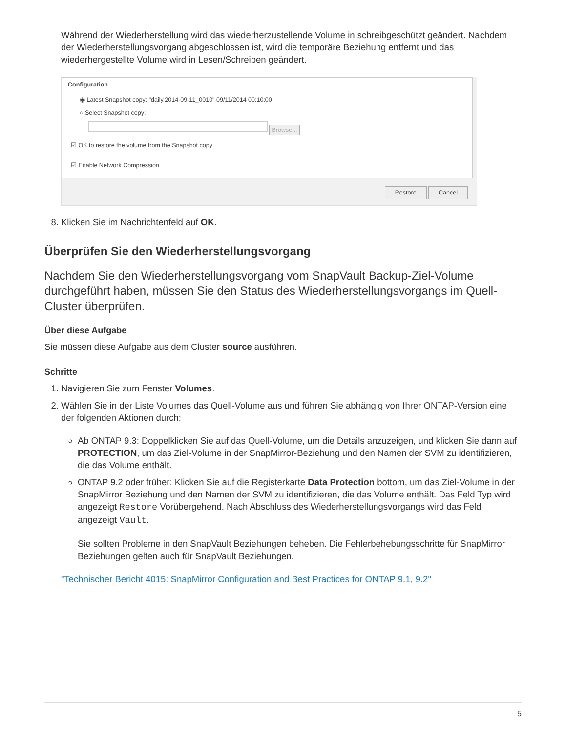Während der Wiederherstellung wird das wiederherzustellende Volume in schreibgeschützt geändert. Nachdem der Wiederherstellungsvorgang abgeschlossen ist, wird die temporäre Beziehung entfernt und das wiederhergestellte Volume wird in Lesen/Schreiben geändert.
Configuration
◉ Latest Snapshot copy: "daily.2014-09-11_0010" 09/11/2014 00:10:00
○ Select Snapshot copy:
Browse...
☑ OK to restore the volume from the Snapshot copy
☑ Enable Network Compression
Restore Cancel
8. Klicken Sie im Nachrichtenfeld auf OK.
Überprüfen Sie den Wiederherstellungsvorgang
Nachdem Sie den Wiederherstellungsvorgang vom SnapVault Backup-Ziel-Volume durchgeführt haben, müssen Sie den Status des Wiederherstellungsvorgangs im Quell-Cluster überprüfen.
Über diese Aufgabe
Sie müssen diese Aufgabe aus dem Cluster source ausführen.
Schritte
1. Navigieren Sie zum Fenster Volumes.
2. Wählen Sie in der Liste Volumes das Quell-Volume aus und führen Sie abhängig von Ihrer ONTAP-Version eine der folgenden Aktionen durch:
Ab ONTAP 9.3: Doppelklicken Sie auf das Quell-Volume, um die Details anzuzeigen, und klicken Sie dann auf PROTECTION, um das Ziel-Volume in der SnapMirror-Beziehung und den Namen der SVM zu identifizieren, die das Volume enthält.
ONTAP 9.2 oder früher: Klicken Sie auf die Registerkarte Data Protection bottom, um das Ziel-Volume in der SnapMirror Beziehung und den Namen der SVM zu identifizieren, die das Volume enthält. Das Feld Typ wird angezeigt Restore Vorübergehend. Nach Abschluss des Wiederherstellungsvorgangs wird das Feld angezeigt Vault.
Sie sollten Probleme in den SnapVault Beziehungen beheben. Die Fehlerbehebungsschritte für SnapMirror Beziehungen gelten auch für SnapVault Beziehungen.
"Technischer Bericht 4015: SnapMirror Configuration and Best Practices for ONTAP 9.1, 9.2"
5